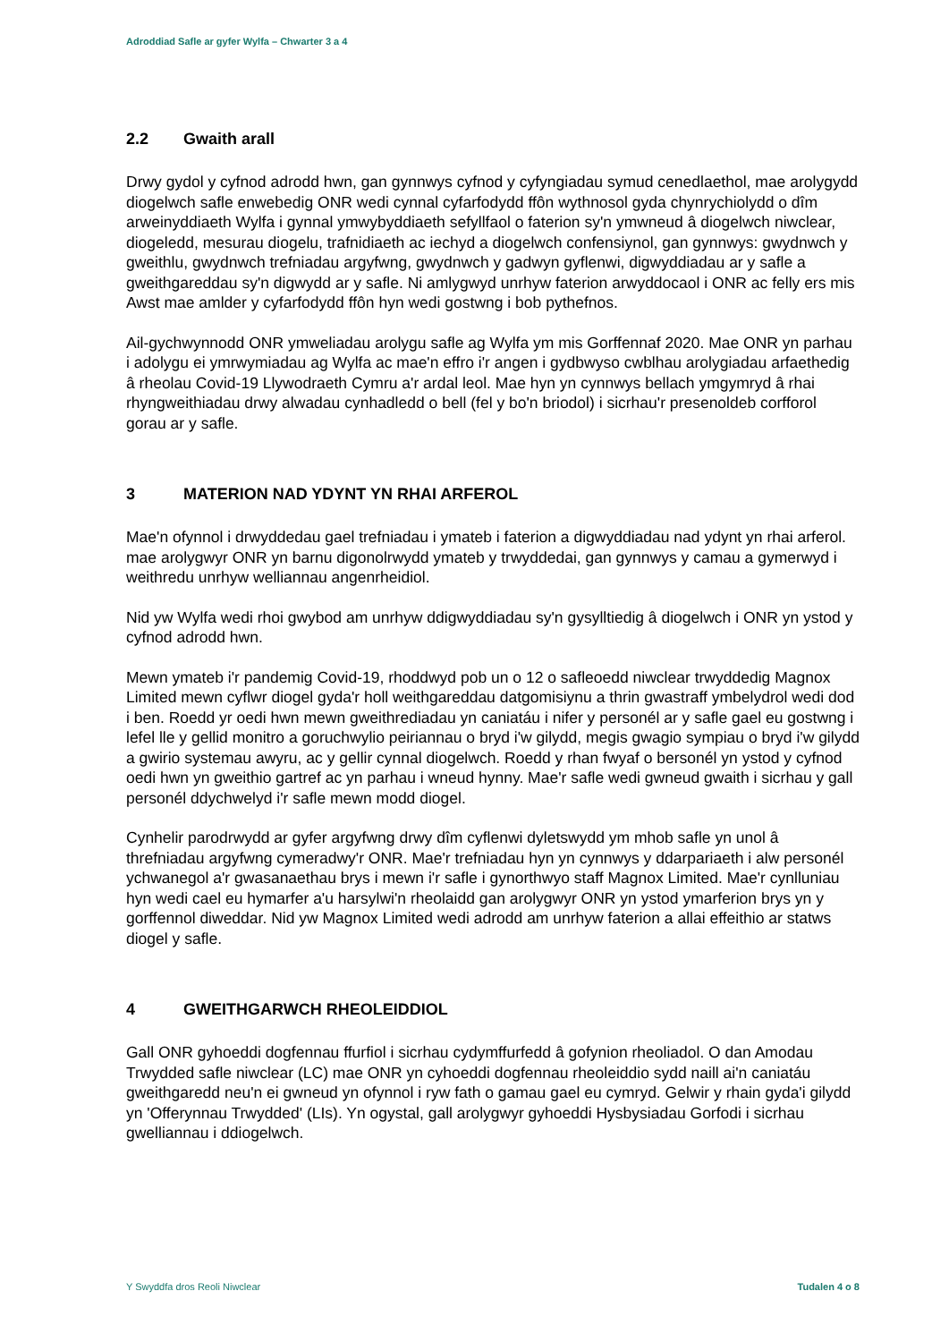Adroddiad Safle ar gyfer Wylfa – Chwarter 3 a 4
2.2 Gwaith arall
Drwy gydol y cyfnod adrodd hwn, gan gynnwys cyfnod y cyfyngiadau symud cenedlaethol, mae arolygydd diogelwch safle enwebedig ONR wedi cynnal cyfarfodydd ffôn wythnosol gyda chynrychiolydd o dîm arweinyddiaeth Wylfa i gynnal ymwybyddiaeth sefyllfaol o faterion sy'n ymwneud â diogelwch niwclear, diogeledd, mesurau diogelu, trafnidiaeth ac iechyd a diogelwch confensiynol, gan gynnwys: gwydnwch y gweithlu, gwydnwch trefniadau argyfwng, gwydnwch y gadwyn gyflenwi, digwyddiadau ar y safle a gweithgareddau sy'n digwydd ar y safle. Ni amlygwyd unrhyw faterion arwyddocaol i ONR ac felly ers mis Awst mae amlder y cyfarfodydd ffôn hyn wedi gostwng i bob pythefnos.
Ail-gychwynnodd ONR ymweliadau arolygu safle ag Wylfa ym mis Gorffennaf 2020. Mae ONR yn parhau i adolygu ei ymrwymiadau ag Wylfa ac mae'n effro i'r angen i gydbwyso cwblhau arolygiadau arfaethedig â rheolau Covid-19 Llywodraeth Cymru a'r ardal leol. Mae hyn yn cynnwys bellach ymgymryd â rhai rhyngweithiadau drwy alwadau cynhadledd o bell (fel y bo'n briodol) i sicrhau'r presenoldeb corfforol gorau ar y safle.
3 MATERION NAD YDYNT YN RHAI ARFEROL
Mae'n ofynnol i drwyddedau gael trefniadau i ymateb i faterion a digwyddiadau nad ydynt yn rhai arferol. mae arolygwyr ONR yn barnu digonolrwydd ymateb y trwyddedai, gan gynnwys y camau a gymerwyd i weithredu unrhyw welliannau angenrheidiol.
Nid yw Wylfa wedi rhoi gwybod am unrhyw ddigwyddiadau sy'n gysylltiedig â diogelwch i ONR yn ystod y cyfnod adrodd hwn.
Mewn ymateb i'r pandemig Covid-19, rhoddwyd pob un o 12 o safleoedd niwclear trwyddedig Magnox Limited mewn cyflwr diogel gyda'r holl weithgareddau datgomisiynu a thrin gwastraff ymbelydrol wedi dod i ben. Roedd yr oedi hwn mewn gweithrediadau yn caniatáu i nifer y personél ar y safle gael eu gostwng i lefel lle y gellid monitro a goruchwylio peiriannau o bryd i'w gilydd, megis gwagio sympiau o bryd i'w gilydd a gwirio systemau awyru, ac y gellir cynnal diogelwch. Roedd y rhan fwyaf o bersonél yn ystod y cyfnod oedi hwn yn gweithio gartref ac yn parhau i wneud hynny. Mae'r safle wedi gwneud gwaith i sicrhau y gall personél ddychwelyd i'r safle mewn modd diogel.
Cynhelir parodrwydd ar gyfer argyfwng drwy dîm cyflenwi dyletswydd ym mhob safle yn unol â threfniadau argyfwng cymeradwy'r ONR. Mae'r trefniadau hyn yn cynnwys y ddarpariaeth i alw personél ychwanegol a'r gwasanaethau brys i mewn i'r safle i gynorthwyo staff Magnox Limited. Mae'r cynlluniau hyn wedi cael eu hymarfer a'u harsylwi'n rheolaidd gan arolygwyr ONR yn ystod ymarferion brys yn y gorffennol diweddar. Nid yw Magnox Limited wedi adrodd am unrhyw faterion a allai effeithio ar statws diogel y safle.
4 GWEITHGARWCH RHEOLEIDDIOL
Gall ONR gyhoeddi dogfennau ffurfiol i sicrhau cydymffurfedd â gofynion rheoliadol. O dan Amodau Trwydded safle niwclear (LC) mae ONR yn cyhoeddi dogfennau rheoleiddio sydd naill ai'n caniatáu gweithgaredd neu'n ei gwneud yn ofynnol i ryw fath o gamau gael eu cymryd. Gelwir y rhain gyda'i gilydd yn 'Offerynnau Trwydded' (LIs). Yn ogystal, gall arolygwyr gyhoeddi Hysbysiadau Gorfodi i sicrhau gwelliannau i ddiogelwch.
Y Swyddfa dros Reoli Niwclear Tudalen 4 o 8